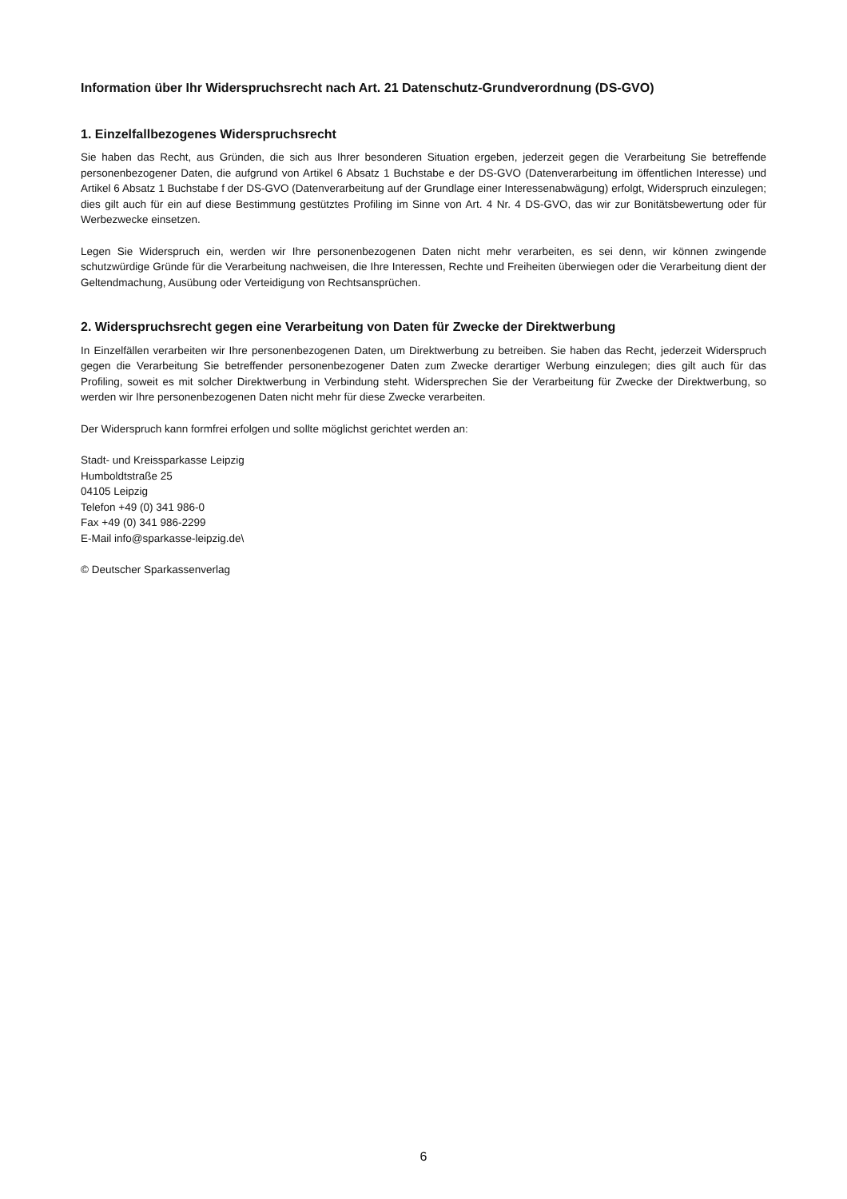Information über Ihr Widerspruchsrecht nach Art. 21 Datenschutz-Grundverordnung (DS-GVO)
1. Einzelfallbezogenes Widerspruchsrecht
Sie haben das Recht, aus Gründen, die sich aus Ihrer besonderen Situation ergeben, jederzeit gegen die Verarbeitung Sie betreffende personenbezogener Daten, die aufgrund von Artikel 6 Absatz 1 Buchstabe e der DS-GVO (Datenverarbeitung im öffentlichen Interesse) und Artikel 6 Absatz 1 Buchstabe f der DS-GVO (Datenverarbeitung auf der Grundlage einer Interessenabwägung) erfolgt, Widerspruch einzulegen; dies gilt auch für ein auf diese Bestimmung gestütztes Profiling im Sinne von Art. 4 Nr. 4 DS-GVO, das wir zur Bonitätsbewertung oder für Werbezwecke einsetzen.
Legen Sie Widerspruch ein, werden wir Ihre personenbezogenen Daten nicht mehr verarbeiten, es sei denn, wir können zwingende schutzwürdige Gründe für die Verarbeitung nachweisen, die Ihre Interessen, Rechte und Freiheiten überwiegen oder die Verarbeitung dient der Geltendmachung, Ausübung oder Verteidigung von Rechtsansprüchen.
2. Widerspruchsrecht gegen eine Verarbeitung von Daten für Zwecke der Direktwerbung
In Einzelfällen verarbeiten wir Ihre personenbezogenen Daten, um Direktwerbung zu betreiben. Sie haben das Recht, jederzeit Widerspruch gegen die Verarbeitung Sie betreffender personenbezogener Daten zum Zwecke derartiger Werbung einzulegen; dies gilt auch für das Profiling, soweit es mit solcher Direktwerbung in Verbindung steht. Widersprechen Sie der Verarbeitung für Zwecke der Direktwerbung, so werden wir Ihre personenbezogenen Daten nicht mehr für diese Zwecke verarbeiten.
Der Widerspruch kann formfrei erfolgen und sollte möglichst gerichtet werden an:
Stadt- und Kreissparkasse Leipzig
Humboldtstraße 25
04105 Leipzig
Telefon +49 (0) 341 986-0
Fax +49 (0) 341 986-2299
E-Mail info@sparkasse-leipzig.de\
© Deutscher Sparkassenverlag
6